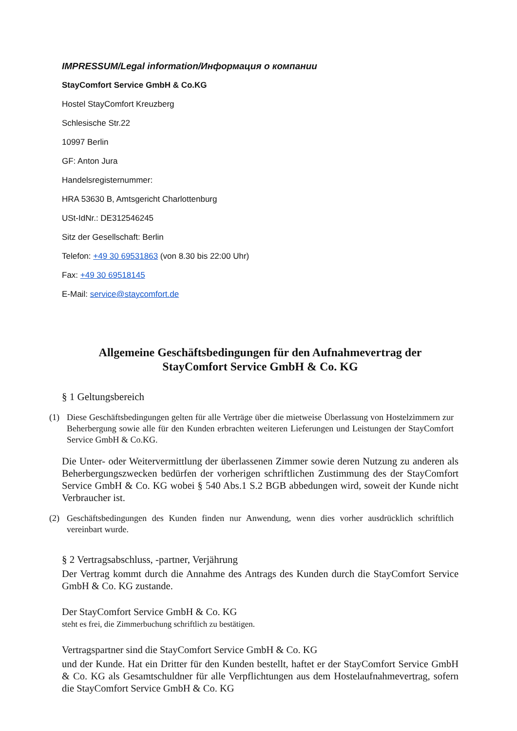IMPRESSUM/Legal information/Информация о компании
StayComfort Service GmbH & Co.KG
Hostel StayComfort Kreuzberg
Schlesische Str.22
10997 Berlin
GF: Anton Jura
Handelsregisternummer:
HRA 53630 B, Amtsgericht Charlottenburg
USt-IdNr.: DE312546245
Sitz der Gesellschaft: Berlin
Telefon: +49 30 69531863 (von 8.30 bis 22:00 Uhr)
Fax: +49 30 69518145
E-Mail: service@staycomfort.de
Allgemeine Geschäftsbedingungen für den Aufnahmevertrag der
StayComfort Service GmbH & Co. KG
§ 1 Geltungsbereich
(1) Diese Geschäftsbedingungen gelten für alle Verträge über die mietweise Überlassung von Hostelzimmern zur Beherbergung sowie alle für den Kunden erbrachten weiteren Lieferungen und Leistungen der StayComfort Service GmbH & Co.KG.
Die Unter- oder Weitervermittlung der überlassenen Zimmer sowie deren Nutzung zu anderen als Beherbergungszwecken bedürfen der vorherigen schriftlichen Zustimmung des der StayComfort Service GmbH & Co. KG wobei § 540 Abs.1 S.2 BGB abbedungen wird, soweit der Kunde nicht Verbraucher ist.
(2) Geschäftsbedingungen des Kunden finden nur Anwendung, wenn dies vorher ausdrücklich schriftlich vereinbart wurde.
§ 2 Vertragsabschluss, -partner, Verjährung
Der Vertrag kommt durch die Annahme des Antrags des Kunden durch die StayComfort Service GmbH & Co. KG zustande.
Der StayComfort Service GmbH & Co. KG
steht es frei, die Zimmerbuchung schriftlich zu bestätigen.
Vertragspartner sind die StayComfort Service GmbH & Co. KG
und der Kunde. Hat ein Dritter für den Kunden bestellt, haftet er der StayComfort Service GmbH & Co. KG als Gesamtschuldner für alle Verpflichtungen aus dem Hostelaufnahmevertrag, sofern die StayComfort Service GmbH & Co. KG